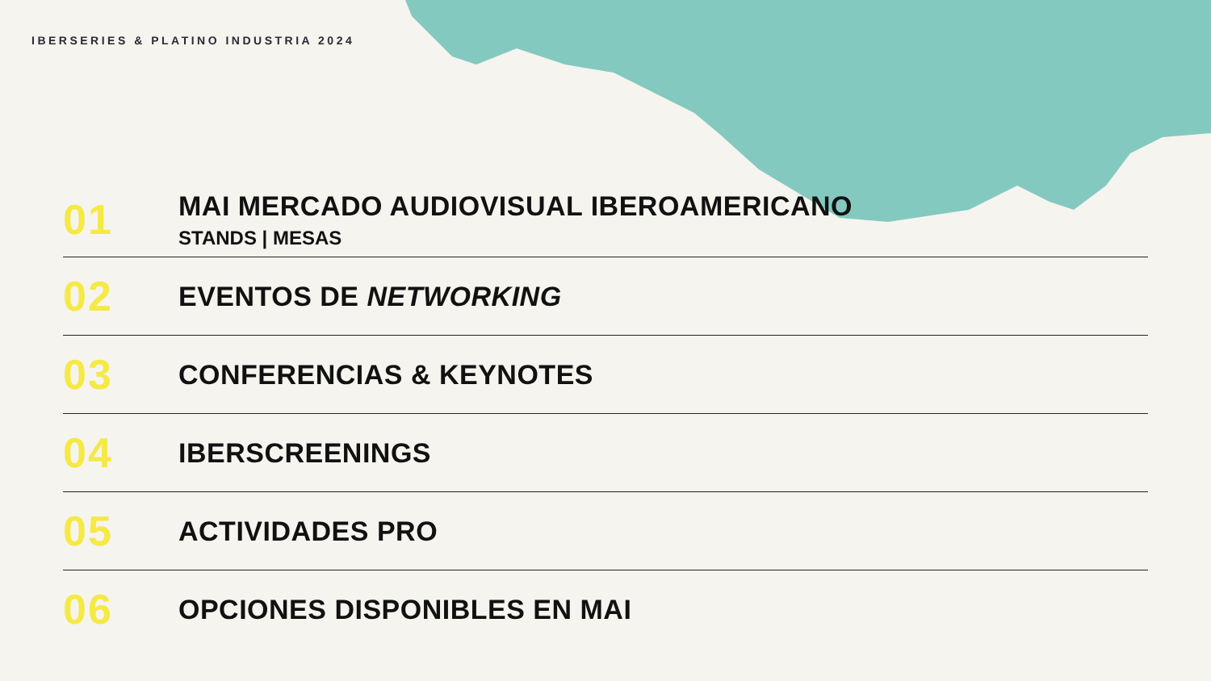IBERSERIES & PLATINO INDUSTRIA 2024
01
MAI MERCADO AUDIOVISUAL IBEROAMERICANO
STANDS | MESAS
02
EVENTOS DE NETWORKING
03
CONFERENCIAS & KEYNOTES
04
IBERSCREENINGS
05
ACTIVIDADES PRO
06
OPCIONES DISPONIBLES EN MAI